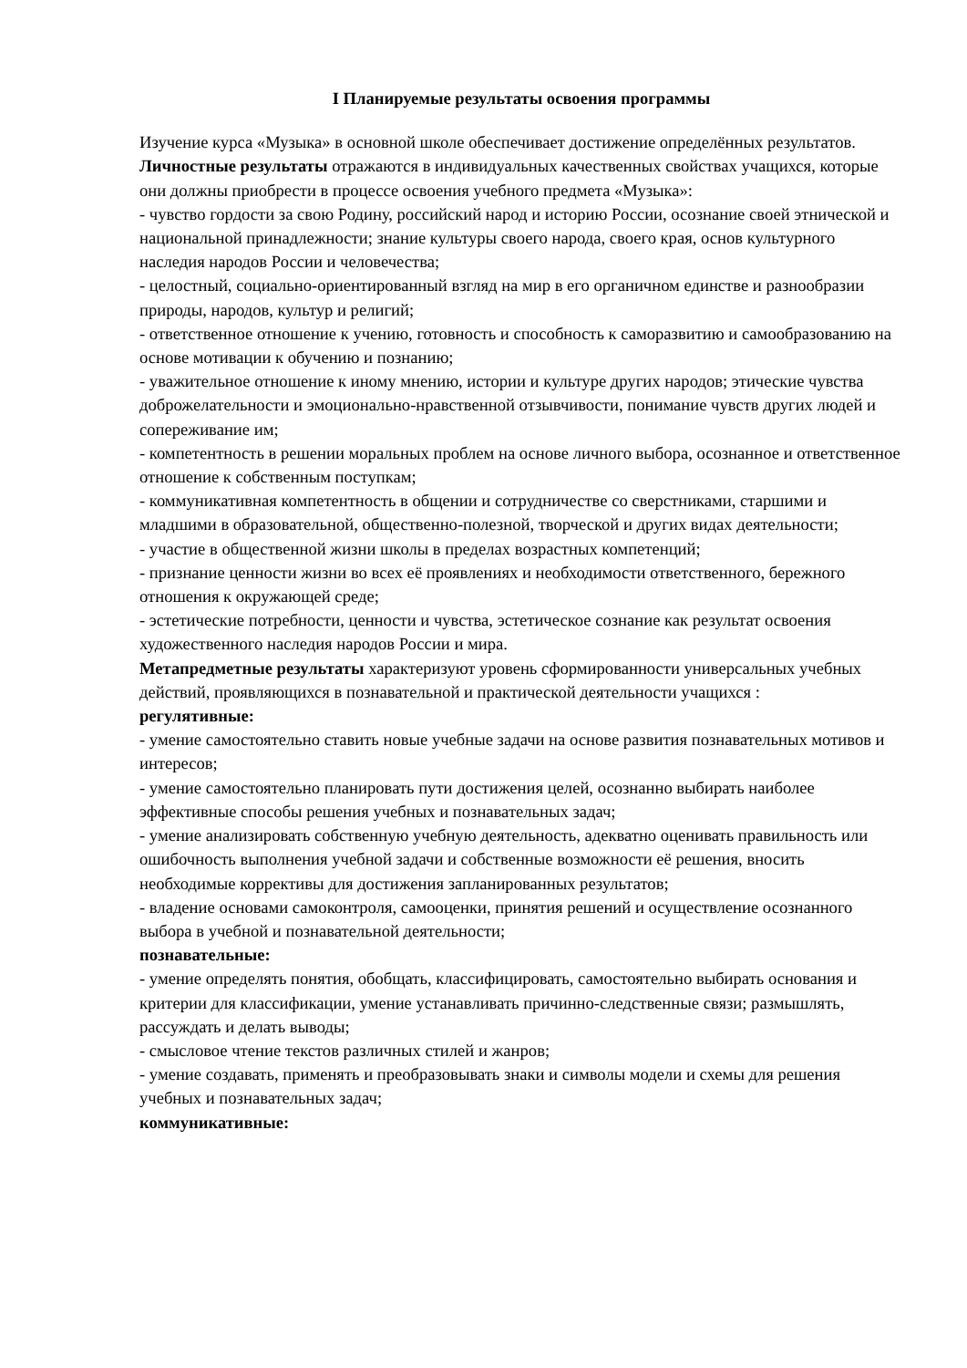I Планируемые результаты освоения программы
Изучение курса «Музыка» в основной школе обеспечивает достижение определённых результатов.
Личностные результаты отражаются в индивидуальных качественных свойствах учащихся, которые они должны приобрести в процессе освоения учебного предмета «Музыка»:
- чувство гордости за свою Родину, российский народ и историю России, осознание своей этнической и национальной принадлежности; знание культуры своего народа, своего края, основ культурного наследия народов России и человечества;
- целостный, социально-ориентированный взгляд на мир в его органичном единстве и разнообразии природы, народов, культур и религий;
- ответственное отношение к учению, готовность и способность к саморазвитию и самообразованию на основе мотивации к обучению и познанию;
- уважительное отношение к иному мнению, истории и культуре других народов; этические чувства доброжелательности и эмоционально-нравственной отзывчивости, понимание чувств других людей и сопереживание им;
- компетентность в решении моральных проблем на основе личного выбора, осознанное и ответственное отношение к собственным поступкам;
- коммуникативная компетентность в общении и сотрудничестве со сверстниками, старшими и младшими в образовательной, общественно-полезной, творческой и других видах деятельности;
- участие в общественной жизни школы в пределах возрастных компетенций;
- признание ценности жизни во всех её проявлениях и необходимости ответственного, бережного отношения к окружающей среде;
- эстетические потребности, ценности и чувства, эстетическое сознание как результат освоения художественного наследия народов России и мира.
Метапредметные результаты характеризуют уровень сформированности универсальных учебных действий, проявляющихся в познавательной и практической деятельности учащихся :
регулятивные:
- умение самостоятельно ставить новые учебные задачи на основе развития познавательных мотивов и интересов;
- умение самостоятельно планировать пути достижения целей, осознанно выбирать наиболее эффективные способы решения учебных и познавательных задач;
- умение анализировать собственную учебную деятельность, адекватно оценивать правильность или ошибочность выполнения учебной задачи и собственные возможности её решения, вносить необходимые коррективы для достижения запланированных результатов;
- владение основами самоконтроля, самооценки, принятия решений и осуществление осознанного выбора в учебной и познавательной деятельности;
познавательные:
- умение определять понятия, обобщать, классифицировать, самостоятельно выбирать основания и критерии для классификации, умение устанавливать причинно-следственные связи; размышлять, рассуждать и делать выводы;
- смысловое чтение текстов различных стилей и жанров;
- умение создавать, применять и преобразовывать знаки и символы модели и схемы для решения учебных и познавательных задач;
коммуникативные: